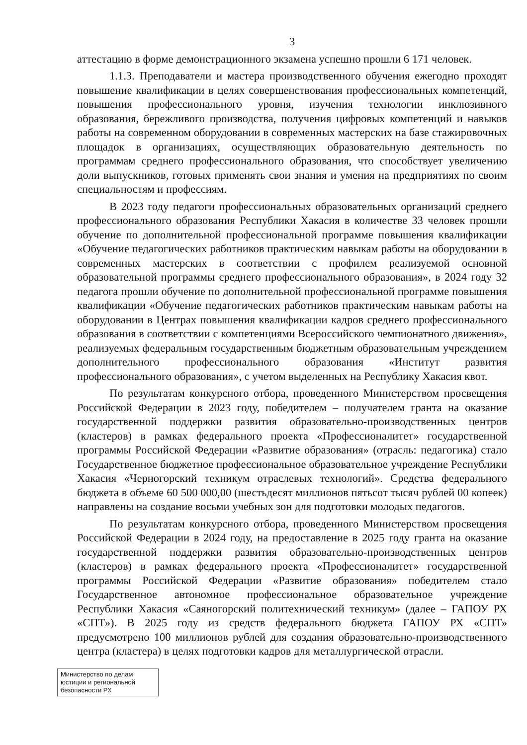3
аттестацию в форме демонстрационного экзамена успешно прошли 6 171 человек.
1.1.3. Преподаватели и мастера производственного обучения ежегодно проходят повышение квалификации в целях совершенствования профессиональных компетенций, повышения профессионального уровня, изучения технологии инклюзивного образования, бережливого производства, получения цифровых компетенций и навыков работы на современном оборудовании в современных мастерских на базе стажировочных площадок в организациях, осуществляющих образовательную деятельность по программам среднего профессионального образования, что способствует увеличению доли выпускников, готовых применять свои знания и умения на предприятиях по своим специальностям и профессиям.
В 2023 году педагоги профессиональных образовательных организаций среднего профессионального образования Республики Хакасия в количестве 33 человек прошли обучение по дополнительной профессиональной программе повышения квалификации «Обучение педагогических работников практическим навыкам работы на оборудовании в современных мастерских в соответствии с профилем реализуемой основной образовательной программы среднего профессионального образования», в 2024 году 32 педагога прошли обучение по дополнительной профессиональной программе повышения квалификации «Обучение педагогических работников практическим навыкам работы на оборудовании в Центрах повышения квалификации кадров среднего профессионального образования в соответствии с компетенциями Всероссийского чемпионатного движения», реализуемых федеральным государственным бюджетным образовательным учреждением дополнительного профессионального образования «Институт развития профессионального образования», с учетом выделенных на Республику Хакасия квот.
По результатам конкурсного отбора, проведенного Министерством просвещения Российской Федерации в 2023 году, победителем – получателем гранта на оказание государственной поддержки развития образовательно-производственных центров (кластеров) в рамках федерального проекта «Профессионалитет» государственной программы Российской Федерации «Развитие образования» (отрасль: педагогика) стало Государственное бюджетное профессиональное образовательное учреждение Республики Хакасия «Черногорский техникум отраслевых технологий». Средства федерального бюджета в объеме 60 500 000,00 (шестьдесят миллионов пятьсот тысяч рублей 00 копеек) направлены на создание восьми учебных зон для подготовки молодых педагогов.
По результатам конкурсного отбора, проведенного Министерством просвещения Российской Федерации в 2024 году, на предоставление в 2025 году гранта на оказание государственной поддержки развития образовательно-производственных центров (кластеров) в рамках федерального проекта «Профессионалитет» государственной программы Российской Федерации «Развитие образования» победителем стало Государственное автономное профессиональное образовательное учреждение Республики Хакасия «Саяногорский политехнический техникум» (далее – ГАПОУ РХ «СПТ»). В 2025 году из средств федерального бюджета ГАПОУ РХ «СПТ» предусмотрено 100 миллионов рублей для создания образовательно-производственного центра (кластера) в целях подготовки кадров для металлургической отрасли.
Министерство по делам юстиции и региональной безопасности РХ